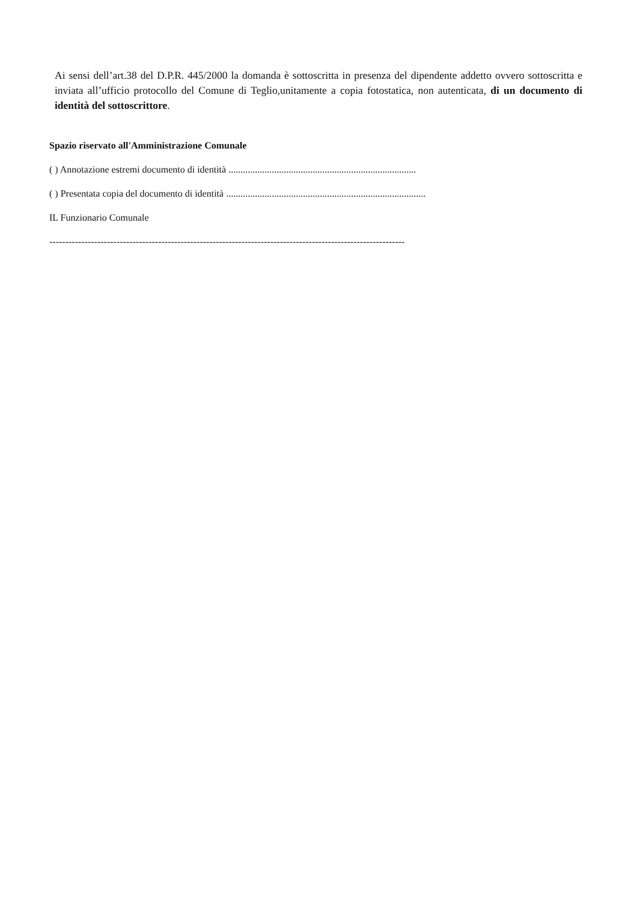Ai sensi dell’art.38 del D.P.R. 445/2000 la domanda è sottoscritta in presenza del dipendente addetto ovvero sottoscritta e inviata all’ufficio protocollo del Comune di Teglio,unitamente a copia fotostatica, non autenticata, di un documento di identità del sottoscrittore.
Spazio riservato all'Amministrazione Comunale
( ) Annotazione estremi documento di identità ..............................................................................
( ) Presentata copia del documento di identità ...................................................................................
IL Funzionario Comunale
---------------------------------------------------------------------------------------------------------------